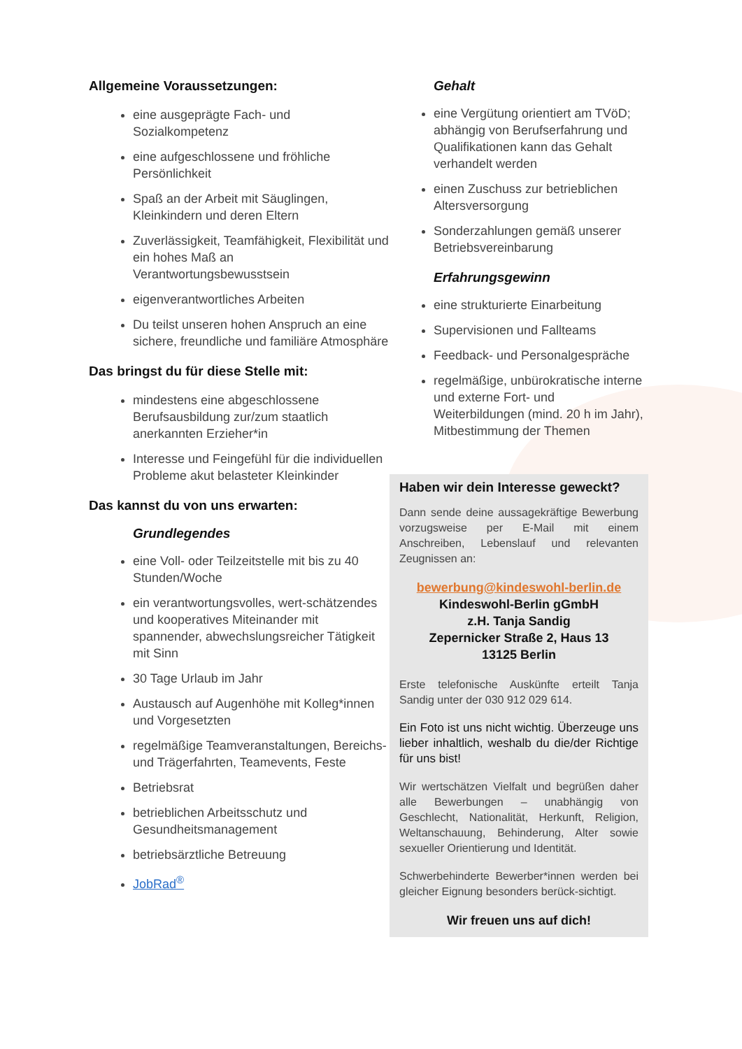Allgemeine Voraussetzungen:
eine ausgeprägte Fach- und Sozialkompetenz
eine aufgeschlossene und fröhliche Persönlichkeit
Spaß an der Arbeit mit Säuglingen, Kleinkindern und deren Eltern
Zuverlässigkeit, Teamfähigkeit, Flexibilität und ein hohes Maß an Verantwortungsbewusstsein
eigenverantwortliches Arbeiten
Du teilst unseren hohen Anspruch an eine sichere, freundliche und familiäre Atmosphäre
Das bringst du für diese Stelle mit:
mindestens eine abgeschlossene Berufsausbildung zur/zum staatlich anerkannten Erzieher*in
Interesse und Feingefühl für die individuellen Probleme akut belasteter Kleinkinder
Das kannst du von uns erwarten:
Grundlegendes
eine Voll- oder Teilzeitstelle mit bis zu 40 Stunden/Woche
ein verantwortungsvolles, wert-schätzendes und kooperatives Miteinander mit spannender, abwechslungsreicher Tätigkeit mit Sinn
30 Tage Urlaub im Jahr
Austausch auf Augenhöhe mit Kolleg*innen und Vorgesetzten
regelmäßige Teamveranstaltungen, Bereichs- und Trägerfahrten, Teamevents, Feste
Betriebsrat
betrieblichen Arbeitsschutz und Gesundheitsmanagement
betriebsärztliche Betreuung
JobRad<sup>®</sup>
Gehalt
eine Vergütung orientiert am TVöD; abhängig von Berufserfahrung und Qualifikationen kann das Gehalt verhandelt werden
einen Zuschuss zur betrieblichen Altersversorgung
Sonderzahlungen gemäß unserer Betriebsvereinbarung
Erfahrungsgewinn
eine strukturierte Einarbeitung
Supervisionen und Fallteams
Feedback- und Personalgespräche
regelmäßige, unbürokratische interne und externe Fort- und Weiterbildungen (mind. 20 h im Jahr), Mitbestimmung der Themen
Haben wir dein Interesse geweckt?
Dann sende deine aussagekräftige Bewerbung vorzugsweise per E-Mail mit einem Anschreiben, Lebenslauf und relevanten Zeugnissen an:
bewerbung@kindeswohl-berlin.de
Kindeswohl-Berlin gGmbH
z.H. Tanja Sandig
Zepernicker Straße 2, Haus 13
13125 Berlin
Erste telefonische Auskünfte erteilt Tanja Sandig unter der 030 912 029 614.
Ein Foto ist uns nicht wichtig. Überzeuge uns lieber inhaltlich, weshalb du die/der Richtige für uns bist!
Wir wertschätzen Vielfalt und begrüßen daher alle Bewerbungen – unabhängig von Geschlecht, Nationalität, Herkunft, Religion, Weltanschauung, Behinderung, Alter sowie sexueller Orientierung und Identität.
Schwerbehinderte Bewerber*innen werden bei gleicher Eignung besonders berück-sichtigt.
Wir freuen uns auf dich!